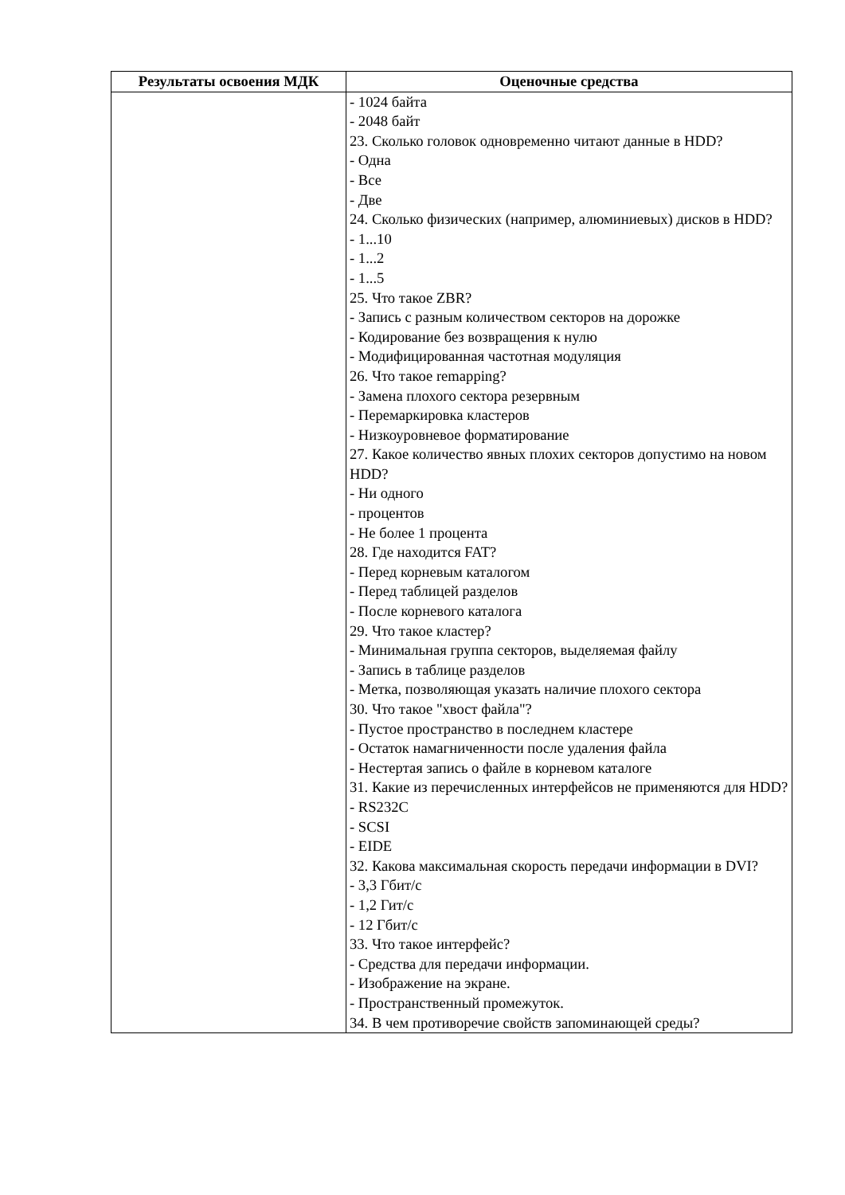| Результаты освоения МДК | Оценочные средства |
| --- | --- |
| | - 1024 байта - 2048 байт 23. Сколько головок одновременно читают данные в HDD? - Одна - Все - Две 24. Сколько физических (например, алюминиевых) дисков в HDD? - 1...10 - 1...2 - 1...5 25. Что такое ZBR? - Запись с разным количеством секторов на дорожке - Кодирование без возвращения к нулю - Модифицированная частотная модуляция 26. Что такое remapping? - Замена плохого сектора резервным - Перемаркировка кластеров - Низкоуровневое форматирование 27. Какое количество явных плохих секторов допустимо на новом HDD? - Ни одного - процентов - Не более 1 процента 28. Где находится FAT? - Перед корневым каталогом - Перед таблицей разделов - После корневого каталога 29. Что такое кластер? - Минимальная группа секторов, выделяемая файлу - Запись в таблице разделов - Метка, позволяющая указать наличие плохого сектора 30. Что такое "хвост файла"? - Пустое пространство в последнем кластере - Остаток намагниченности после удаления файла - Нестертая запись о файле в корневом каталоге 31. Какие из перечисленных интерфейсов не применяются для HDD? - RS232C - SCSI - EIDE 32. Какова максимальная скорость передачи информации в DVI? - 3,3 Гбит/с - 1,2 Гит/с - 12 Гбит/с 33. Что такое интерфейс? - Средства для передачи информации. - Изображение на экране. - Пространственный промежуток. 34. В чем противоречие свойств запоминающей среды? |